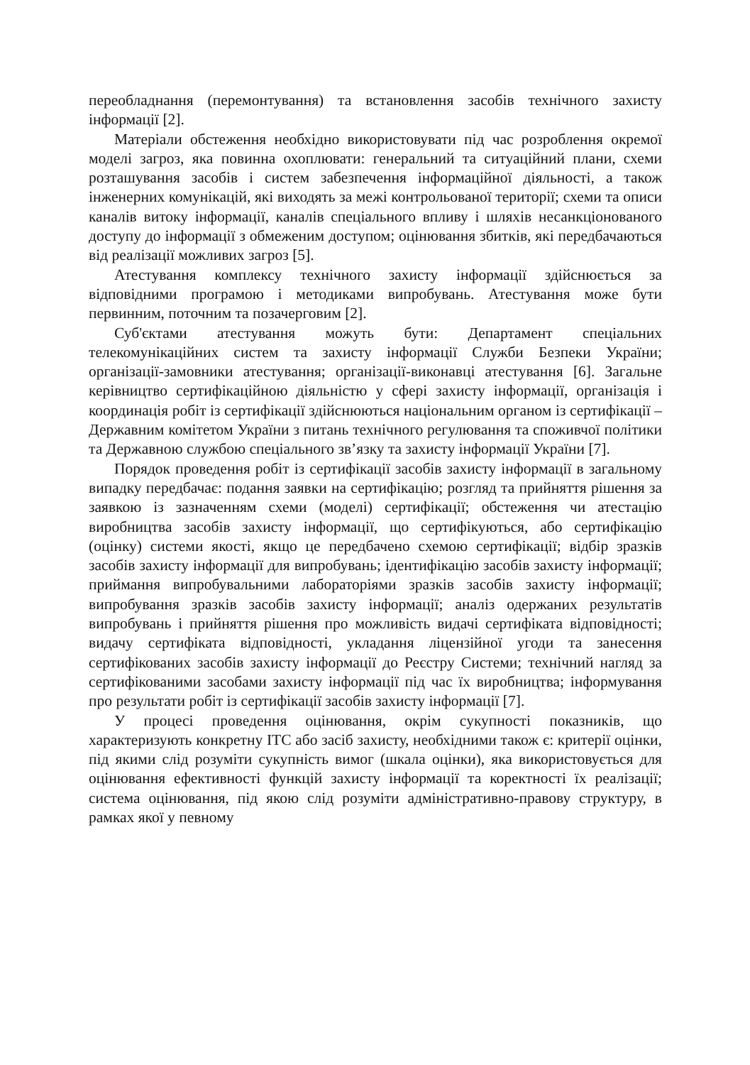переобладнання (перемонтування) та встановлення засобів технічного захисту інформації [2].
Матеріали обстеження необхідно використовувати під час розроблення окремої моделі загроз, яка повинна охоплювати: генеральний та ситуаційний плани, схеми розташування засобів і систем забезпечення інформаційної діяльності, а також інженерних комунікацій, які виходять за межі контрольованої території; схеми та описи каналів витоку інформації, каналів спеціального впливу і шляхів несанкціонованого доступу до інформації з обмеженим доступом; оцінювання збитків, які передбачаються від реалізації можливих загроз [5].
Атестування комплексу технічного захисту інформації здійснюється за відповідними програмою і методиками випробувань. Атестування може бути первинним, поточним та позачерговим [2].
Суб'єктами атестування можуть бути: Департамент спеціальних телекомунікаційних систем та захисту інформації Служби Безпеки України; організації-замовники атестування; організації-виконавці атестування [6]. Загальне керівництво сертифікаційною діяльністю у сфері захисту інформації, організація і координація робіт із сертифікації здійснюються національним органом із сертифікації – Державним комітетом України з питань технічного регулювання та споживчої політики та Державною службою спеціального зв’язку та захисту інформації України [7].
Порядок проведення робіт із сертифікації засобів захисту інформації в загальному випадку передбачає: подання заявки на сертифікацію; розгляд та прийняття рішення за заявкою із зазначенням схеми (моделі) сертифікації; обстеження чи атестацію виробництва засобів захисту інформації, що сертифікуються, або сертифікацію (оцінку) системи якості, якщо це передбачено схемою сертифікації; відбір зразків засобів захисту інформації для випробувань; ідентифікацію засобів захисту інформації; приймання випробувальними лабораторіями зразків засобів захисту інформації; випробування зразків засобів захисту інформації; аналіз одержаних результатів випробувань і прийняття рішення про можливість видачі сертифіката відповідності; видачу сертифіката відповідності, укладання ліцензійної угоди та занесення сертифікованих засобів захисту інформації до Реєстру Системи; технічний нагляд за сертифікованими засобами захисту інформації під час їх виробництва; інформування про результати робіт із сертифікації засобів захисту інформації [7].
У процесі проведення оцінювання, окрім сукупності показників, що характеризують конкретну ІТС або засіб захисту, необхідними також є: критерії оцінки, під якими слід розуміти сукупність вимог (шкала оцінки), яка використовується для оцінювання ефективності функцій захисту інформації та коректності їх реалізації; система оцінювання, під якою слід розуміти адміністративно-правову структуру, в рамках якої у певному